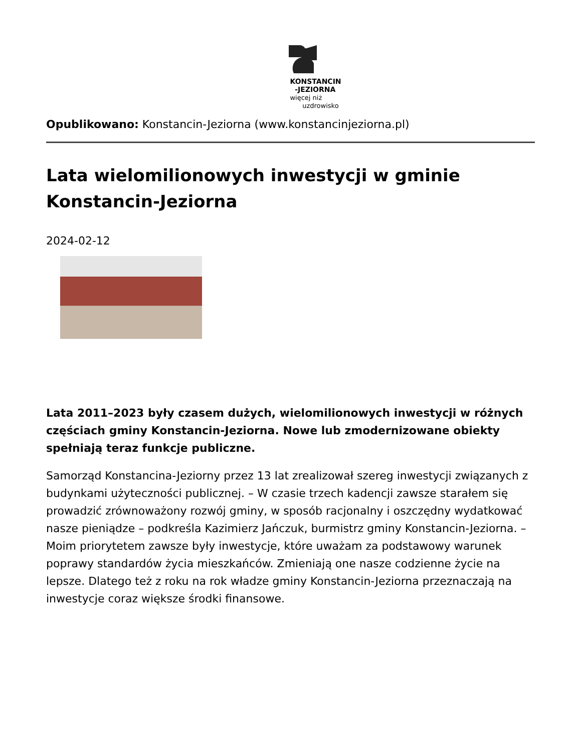KONSTANCIN
-JEZIORNA
więcej niż
uzdrowisko
Opublikowano: Konstancin-Jeziorna (www.konstancinjeziorna.pl)
Lata wielomilionowych inwestycji w gminie Konstancin-Jeziorna
2024-02-12
Lata 2011–2023 były czasem dużych, wielomilionowych inwestycji w różnych częściach gminy Konstancin-Jeziorna. Nowe lub zmodernizowane obiekty spełniają teraz funkcje publiczne.
Samorząd Konstancina-Jeziorny przez 13 lat zrealizował szereg inwestycji związanych z budynkami użyteczności publicznej. – W czasie trzech kadencji zawsze starałem się prowadzić zrównoważony rozwój gminy, w sposób racjonalny i oszczędny wydatkować nasze pieniądze – podkreśla Kazimierz Jańczuk, burmistrz gminy Konstancin-Jeziorna. – Moim priorytetem zawsze były inwestycje, które uważam za podstawowy warunek poprawy standardów życia mieszkańców. Zmieniają one nasze codzienne życie na lepsze. Dlatego też z roku na rok władze gminy Konstancin-Jeziorna przeznaczają na inwestycje coraz większe środki finansowe.